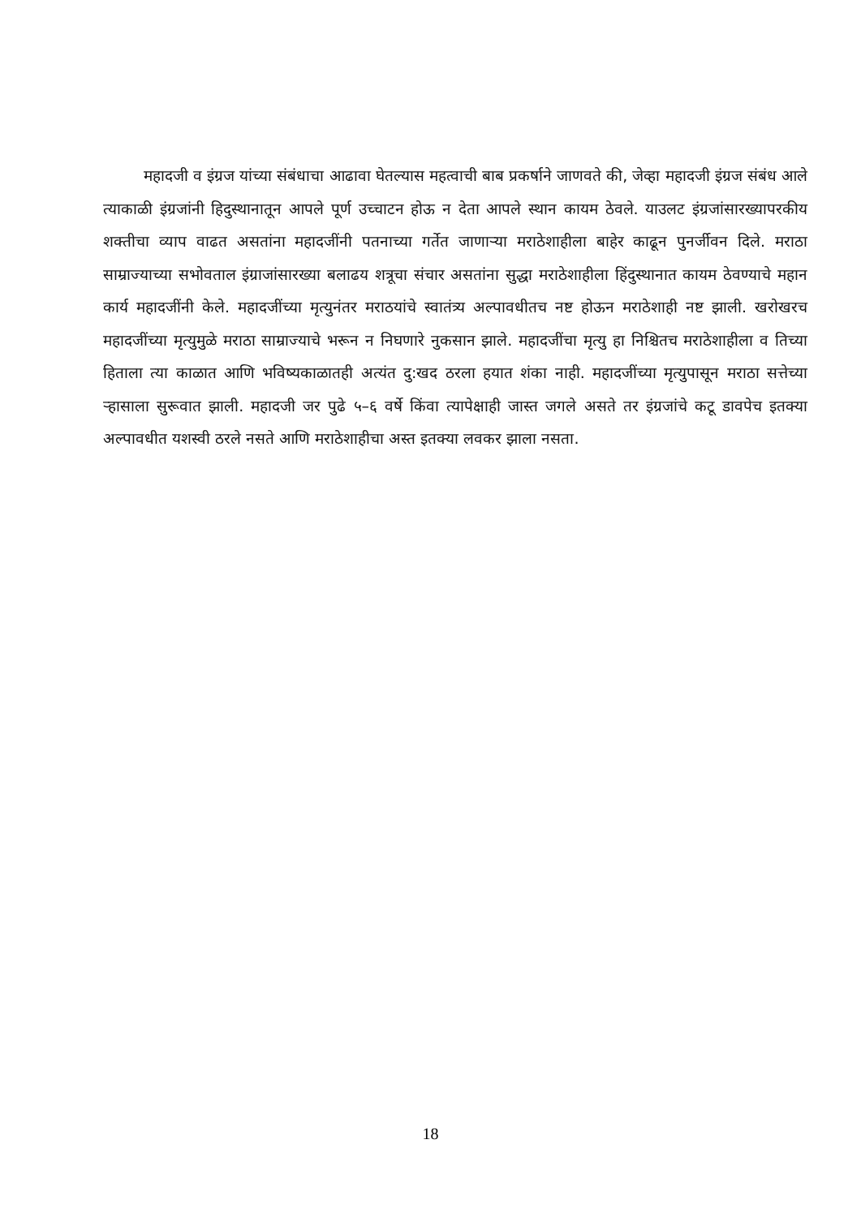महादजी व इंग्रज यांच्या संबंधाचा आढावा घेतल्यास महत्वाची बाब प्रकर्षाने जाणवते की, जेव्हा महादजी इंग्रज संबंध आले त्याकाळी इंग्रजांनी हिदुस्थानातून आपले पूर्ण उच्चाटन होऊ न देता आपले स्थान कायम ठेवले. याउलट इंग्रजांसारख्यापरकीय शक्तीचा व्याप वाढत असतांना महादजींनी पतनाच्या गर्तेत जाणाऱ्या मराठेशाहीला बाहेर काढून पुनर्जीवन दिले. मराठा साम्राज्याच्या सभोवताल इंग्राजांसारख्या बलाढय शत्रूचा संचार असतांना सुद्धा मराठेशाहीला हिंदुस्थानात कायम ठेवण्याचे महान कार्य महादजींनी केले. महादजींच्या मृत्युनंतर मराठयांचे स्वातंत्र्य अल्पावधीतच नष्ट होऊन मराठेशाही नष्ट झाली. खरोखरच महादजींच्या मृत्युमुळे मराठा साम्राज्याचे भरून न निघणारे नुकसान झाले. महादजींचा मृत्यु हा निश्चितच मराठेशाहीला व तिच्या हिताला त्या काळात आणि भविष्यकाळातही अत्यंत दु:खद ठरला हयात शंका नाही. महादजींच्या मृत्युपासून मराठा सत्तेच्या ऱ्हासाला सुरूवात झाली. महादजी जर पुढे ५–६ वर्षे किंवा त्यापेक्षाही जास्त जगले असते तर इंग्रजांचे कटू डावपेच इतक्या अल्पावधीत यशस्वी ठरले नसते आणि मराठेशाहीचा अस्त इतक्या लवकर झाला नसता.
18